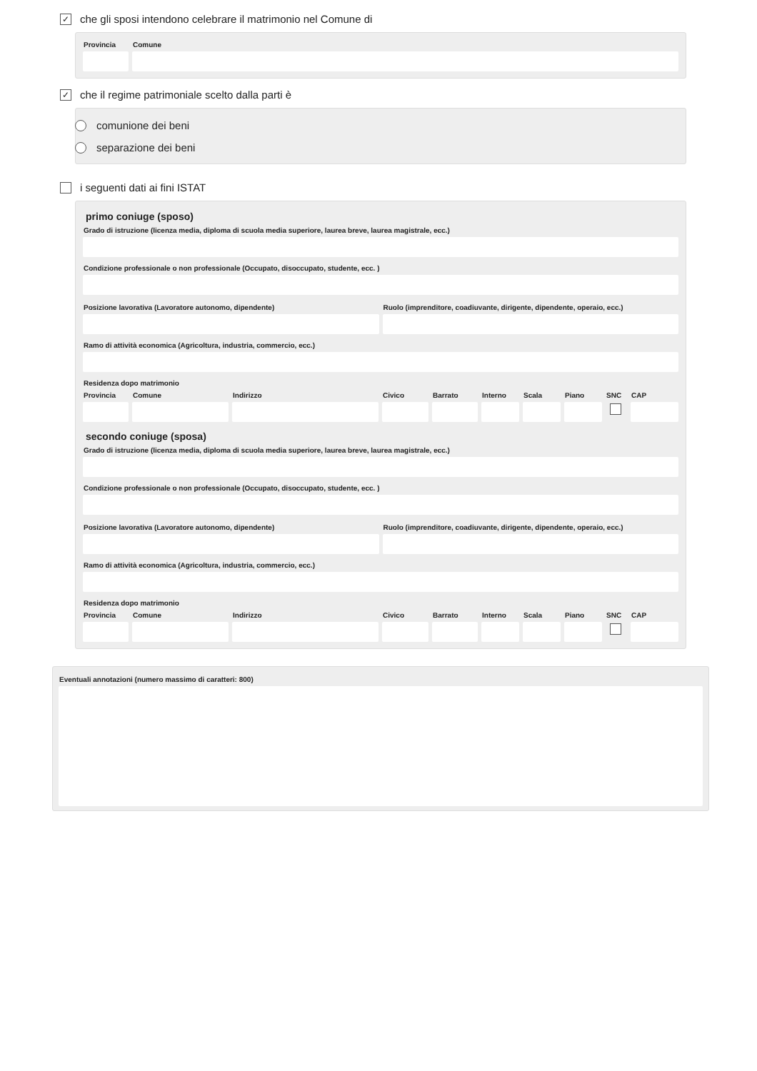✓
che gli sposi intendono celebrare il matrimonio nel Comune di
Provincia
Comune
✓
che il regime patrimoniale scelto dalla parti è
comunione dei beni
separazione dei beni
i seguenti dati ai fini ISTAT
primo coniuge (sposo)
Grado di istruzione (licenza media, diploma di scuola media superiore, laurea breve, laurea magistrale, ecc.)
Condizione professionale o non professionale (Occupato, disoccupato, studente, ecc. )
Posizione lavorativa (Lavoratore autonomo, dipendente)
Ruolo (imprenditore, coadiuvante, dirigente, dipendente, operaio, ecc.)
Ramo di attività economica (Agricoltura, industria, commercio, ecc.)
Residenza dopo matrimonio
Provincia
Comune Indirizzo Civico Barrato
Interno
Scala Piano SNC CAP
secondo coniuge (sposa)
Grado di istruzione (licenza media, diploma di scuola media superiore, laurea breve, laurea magistrale, ecc.)
Condizione professionale o non professionale (Occupato, disoccupato, studente, ecc. )
Posizione lavorativa (Lavoratore autonomo, dipendente)
Ruolo (imprenditore, coadiuvante, dirigente, dipendente, operaio, ecc.)
Ramo di attività economica (Agricoltura, industria, commercio, ecc.)
Residenza dopo matrimonio
Provincia
Comune Indirizzo Civico Barrato
Interno
Scala Piano SNC CAP
Eventuali annotazioni (numero massimo di caratteri: 800)